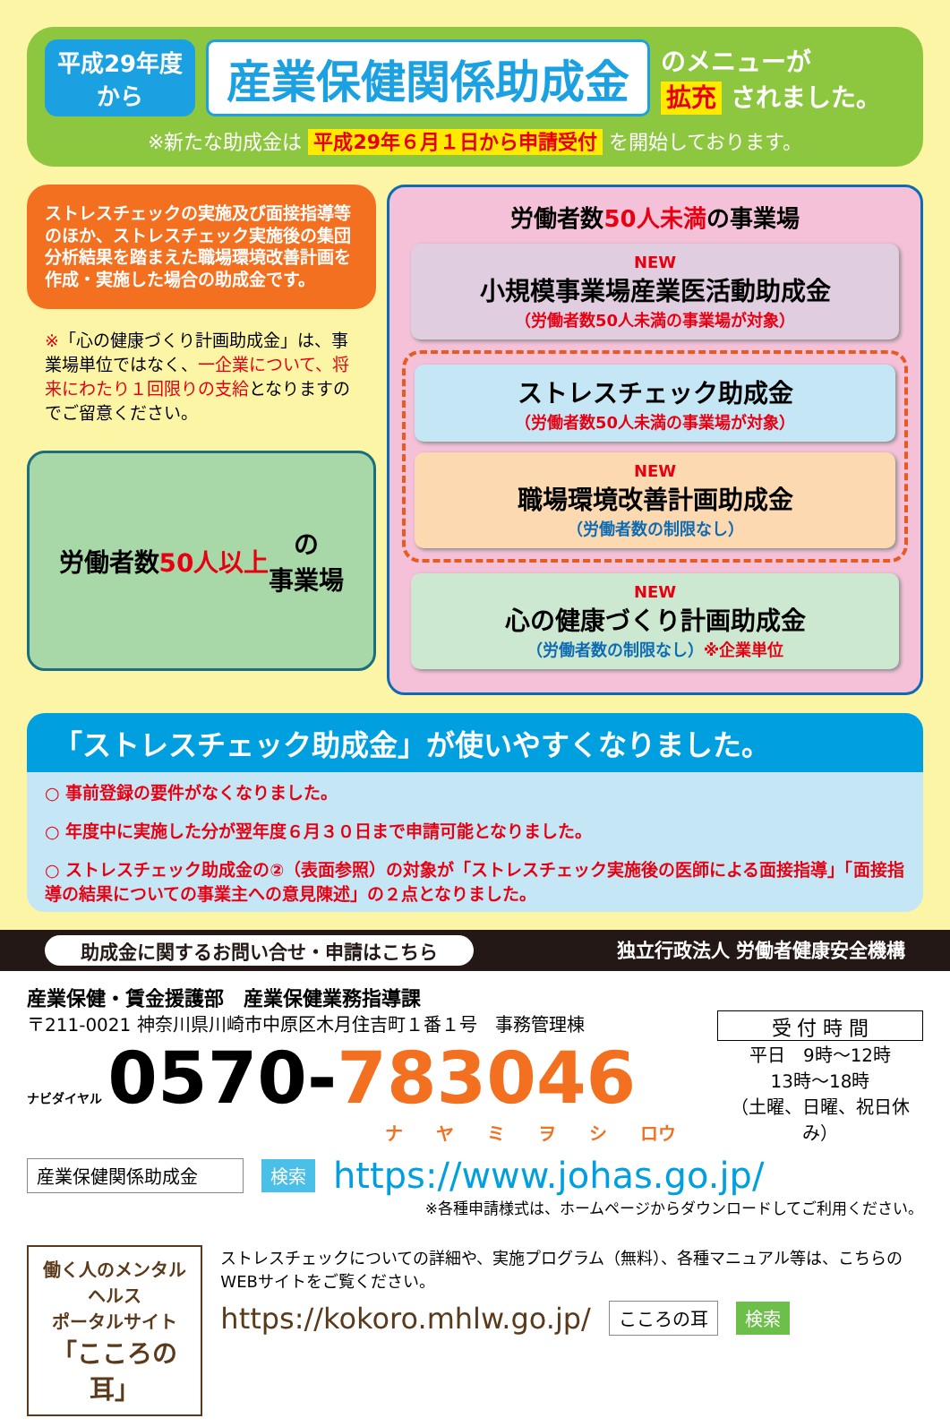平成29年度
から
産業保健関係助成金
のメニューが
拡充 されました。
※新たな助成金は 平成29年６月１日から申請受付 を開始しております。
ストレスチェックの実施及び面接指導等のほか、ストレスチェック実施後の集団分析結果を踏まえた職場環境改善計画を作成・実施した場合の助成金です。
※「心の健康づくり計画助成金」は、事業場単位ではなく、一企業について、将来にわたり１回限りの支給となりますのでご留意ください。
労働者数 50人以上 の
事業場
労働者数50人未満の事業場
NEW
小規模事業場産業医活動助成金
（労働者数50人未満の事業場が対象）
ストレスチェック助成金
（労働者数50人未満の事業場が対象）
NEW
職場環境改善計画助成金
（労働者数の制限なし）
NEW
心の健康づくり計画助成金
（労働者数の制限なし）※企業単位
「ストレスチェック助成金」が使いやすくなりました。
○ 事前登録の要件がなくなりました。
○ 年度中に実施した分が翌年度６月３０日まで申請可能となりました。
○ ストレスチェック助成金の②（表面参照）の対象が「ストレスチェック実施後の医師による面接指導」「面接指導の結果についての事業主への意見陳述」の２点となりました。
助成金に関するお問い合せ・申請はこちら 独立行政法人 労働者健康安全機構
産業保健・賃金援護部　産業保健業務指導課
〒211-0021 神奈川県川崎市中原区木月住吉町１番１号　事務管理棟
ナビダイヤル 0570-783046
ナ ヤ ミ ヲ シ ロウ
受 付 時 間
平日　9時～12時
13時～18時
（土曜、日曜、祝日休み）
産業保健関係助成金 検索 https://www.johas.go.jp/
※各種申請様式は、ホームページからダウンロードしてご利用ください。
働く人のメンタルヘルス
ポータルサイト
「こころの耳」
ストレスチェックについての詳細や、実施プログラム（無料）、各種マニュアル等は、こちらのWEBサイトをご覧ください。
https://kokoro.mhlw.go.jp/ こころの耳 検索